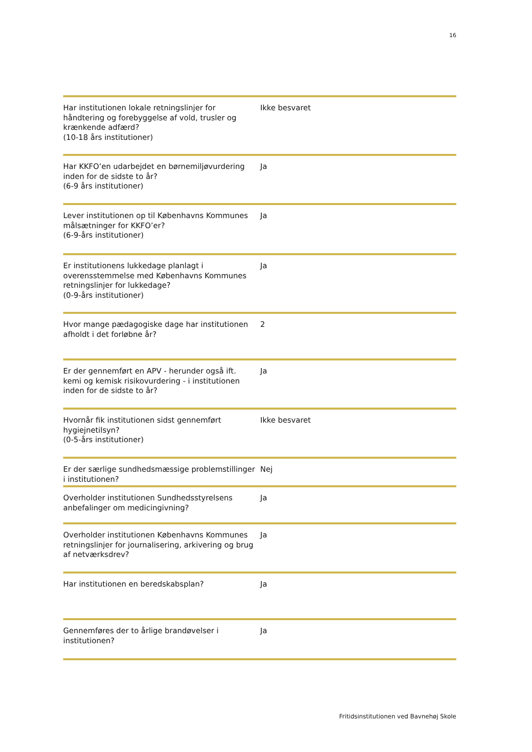16
| Har institutionen lokale retningslinjer for håndtering og forebyggelse af vold, trusler og krænkende adfærd? (10-18 års institutioner) | Ikke besvaret |
| Har KKFO’en udarbejdet en børnemiljøvurdering inden for de sidste to år? (6-9 års institutioner) | Ja |
| Lever institutionen op til Københavns Kommunes målsætninger for KKFO’er? (6-9-års institutioner) | Ja |
| Er institutionens lukkedage planlagt i overensstemmelse med Københavns Kommunes retningslinjer for lukkedage? (0-9-års institutioner) | Ja |
| Hvor mange pædagogiske dage har institutionen afholdt i det forløbne år? | 2 |
| Er der gennemført en APV - herunder også ift. kemi og kemisk risikovurdering - i institutionen inden for de sidste to år? | Ja |
| Hvornår fik institutionen sidst gennemført hygiejnetilsyn? (0-5-års institutioner) | Ikke besvaret |
| Er der særlige sundhedsmæssige problemstillinger i institutionen? | Nej |
| Overholder institutionen Sundhedsstyrelsens anbefalinger om medicingivning? | Ja |
| Overholder institutionen Københavns Kommunes retningslinjer for journalisering, arkivering og brug af netværksdrev? | Ja |
| Har institutionen en beredskabsplan? | Ja |
| Gennemføres der to årlige brandøvelser i institutionen? | Ja |
Fritidsinstitutionen ved Bavnehøj Skole